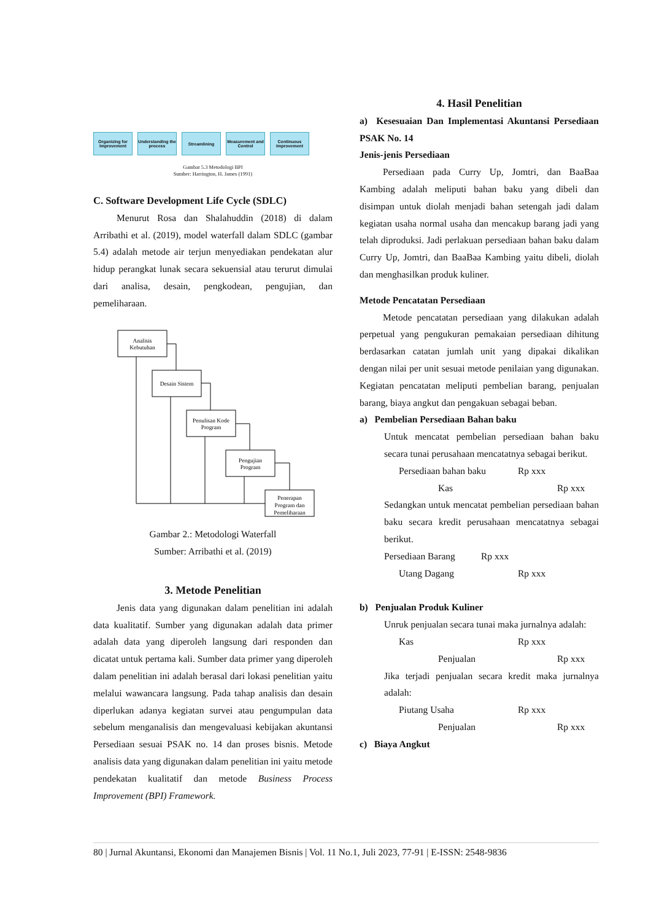Organizing for Improvement
Understanding the process
Streamlining
Measurement and Control
Continuous Improvement
Gambar 5.3 Metodologi BPI
Sumber: Harrington, H. James (1991)
C. Software Development Life Cycle (SDLC)
Menurut Rosa dan Shalahuddin (2018) di dalam Arribathi et al. (2019), model waterfall dalam SDLC (gambar 5.4) adalah metode air terjun menyediakan pendekatan alur hidup perangkat lunak secara sekuensial atau terurut dimulai dari analisa, desain, pengkodean, pengujian, dan pemeliharaan.
Analisis
Kebutuhan
Desain Sistem
Penulisan Kode
Program
Pengujian
Program
Penerapan
Program dan
Pemeliharaan
Gambar 2.: Metodologi Waterfall
Sumber: Arribathi et al. (2019)
3. Metode Penelitian
Jenis data yang digunakan dalam penelitian ini adalah data kualitatif. Sumber yang digunakan adalah data primer adalah data yang diperoleh langsung dari responden dan dicatat untuk pertama kali. Sumber data primer yang diperoleh dalam penelitian ini adalah berasal dari lokasi penelitian yaitu melalui wawancara langsung. Pada tahap analisis dan desain diperlukan adanya kegiatan survei atau pengumpulan data sebelum menganalisis dan mengevaluasi kebijakan akuntansi Persediaan sesuai PSAK no. 14 dan proses bisnis. Metode analisis data yang digunakan dalam penelitian ini yaitu metode pendekatan kualitatif dan metode Business Process Improvement (BPI) Framework.
4. Hasil Penelitian
a) Kesesuaian Dan Implementasi Akuntansi Persediaan PSAK No. 14
Jenis-jenis Persediaan
Persediaan pada Curry Up, Jomtri, dan BaaBaa Kambing adalah meliputi bahan baku yang dibeli dan disimpan untuk diolah menjadi bahan setengah jadi dalam kegiatan usaha normal usaha dan mencakup barang jadi yang telah diproduksi. Jadi perlakuan persediaan bahan baku dalam Curry Up, Jomtri, dan BaaBaa Kambing yaitu dibeli, diolah dan menghasilkan produk kuliner.
Metode Pencatatan Persediaan
Metode pencatatan persediaan yang dilakukan adalah perpetual yang pengukuran pemakaian persediaan dihitung berdasarkan catatan jumlah unit yang dipakai dikalikan dengan nilai per unit sesuai metode penilaian yang digunakan. Kegiatan pencatatan meliputi pembelian barang, penjualan barang, biaya angkut dan pengakuan sebagai beban.
a) Pembelian Persediaan Bahan baku
Untuk mencatat pembelian persediaan bahan baku secara tunai perusahaan mencatatnya sebagai berikut.
Persediaan bahan baku Rp xxx
Kas Rp xxx
Sedangkan untuk mencatat pembelian persediaan bahan baku secara kredit perusahaan mencatatnya sebagai berikut.
Persediaan Barang Rp xxx
Utang Dagang Rp xxx
b) Penjualan Produk Kuliner
Unruk penjualan secara tunai maka jurnalnya adalah:
Kas Rp xxx
Penjualan Rp xxx
Jika terjadi penjualan secara kredit maka jurnalnya adalah:
Piutang Usaha Rp xxx
Penjualan Rp xxx
c) Biaya Angkut
80 | Jurnal Akuntansi, Ekonomi dan Manajemen Bisnis | Vol. 11 No.1, Juli 2023, 77-91 | E-ISSN: 2548-9836